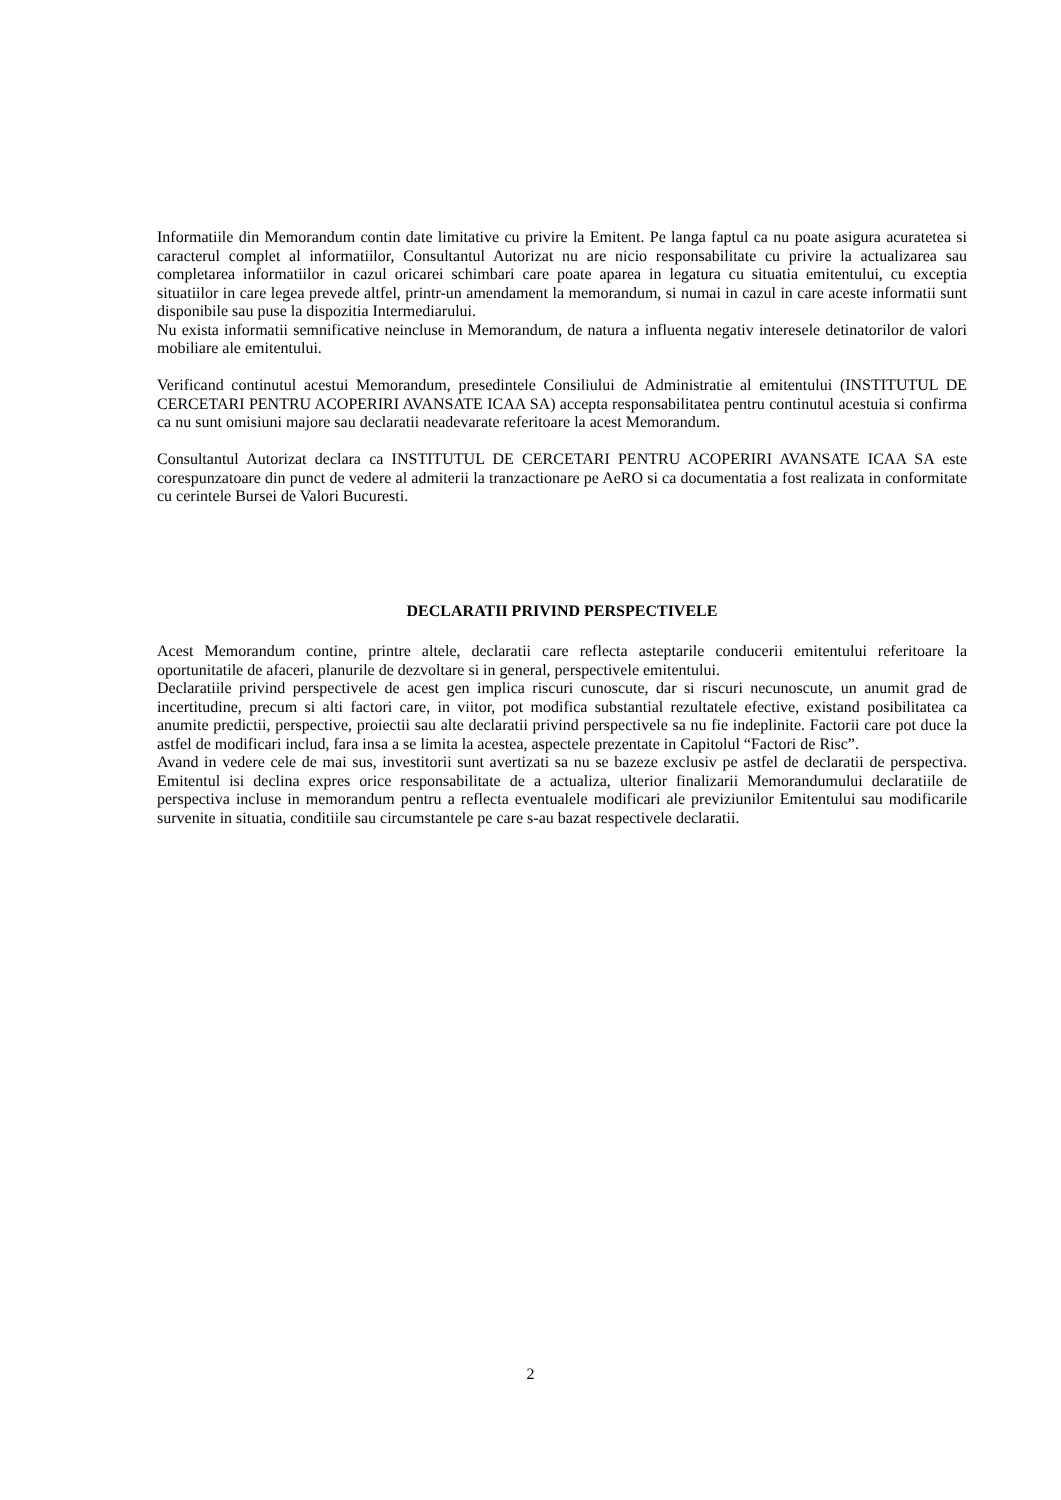Informatiile din Memorandum contin date limitative cu privire la Emitent. Pe langa faptul ca nu poate asigura acuratetea si caracterul complet al informatiilor, Consultantul Autorizat nu are nicio responsabilitate cu privire la actualizarea sau completarea informatiilor in cazul oricarei schimbari care poate aparea in legatura cu situatia emitentului, cu exceptia situatiilor in care legea prevede altfel, printr-un amendament la memorandum, si numai in cazul in care aceste informatii sunt disponibile sau puse la dispozitia Intermediarului.
Nu exista informatii semnificative neincluse in Memorandum, de natura a influenta negativ interesele detinatorilor de valori mobiliare ale emitentului.
Verificand continutul acestui Memorandum, presedintele Consiliului de Administratie al emitentului (INSTITUTUL DE CERCETARI PENTRU ACOPERIRI AVANSATE ICAA SA) accepta responsabilitatea pentru continutul acestuia si confirma ca nu sunt omisiuni majore sau declaratii neadevarate referitoare la acest Memorandum.
Consultantul Autorizat declara ca INSTITUTUL DE CERCETARI PENTRU ACOPERIRI AVANSATE ICAA SA este corespunzatoare din punct de vedere al admiterii la tranzactionare pe AeRO si ca documentatia a fost realizata in conformitate cu cerintele Bursei de Valori Bucuresti.
DECLARATII PRIVIND PERSPECTIVELE
Acest Memorandum contine, printre altele, declaratii care reflecta asteptarile conducerii emitentului referitoare la oportunitatile de afaceri, planurile de dezvoltare si in general, perspectivele emitentului.
Declaratiile privind perspectivele de acest gen implica riscuri cunoscute, dar si riscuri necunoscute, un anumit grad de incertitudine, precum si alti factori care, in viitor, pot modifica substantial rezultatele efective, existand posibilitatea ca anumite predictii, perspective, proiectii sau alte declaratii privind perspectivele sa nu fie indeplinite. Factorii care pot duce la astfel de modificari includ, fara insa a se limita la acestea, aspectele prezentate in Capitolul “Factori de Risc”.
Avand in vedere cele de mai sus, investitorii sunt avertizati sa nu se bazeze exclusiv pe astfel de declaratii de perspectiva. Emitentul isi declina expres orice responsabilitate de a actualiza, ulterior finalizarii Memorandumului declaratiile de perspectiva incluse in memorandum pentru a reflecta eventualele modificari ale previziunilor Emitentului sau modificarile survenite in situatia, conditiile sau circumstantele pe care s-au bazat respectivele declaratii.
2